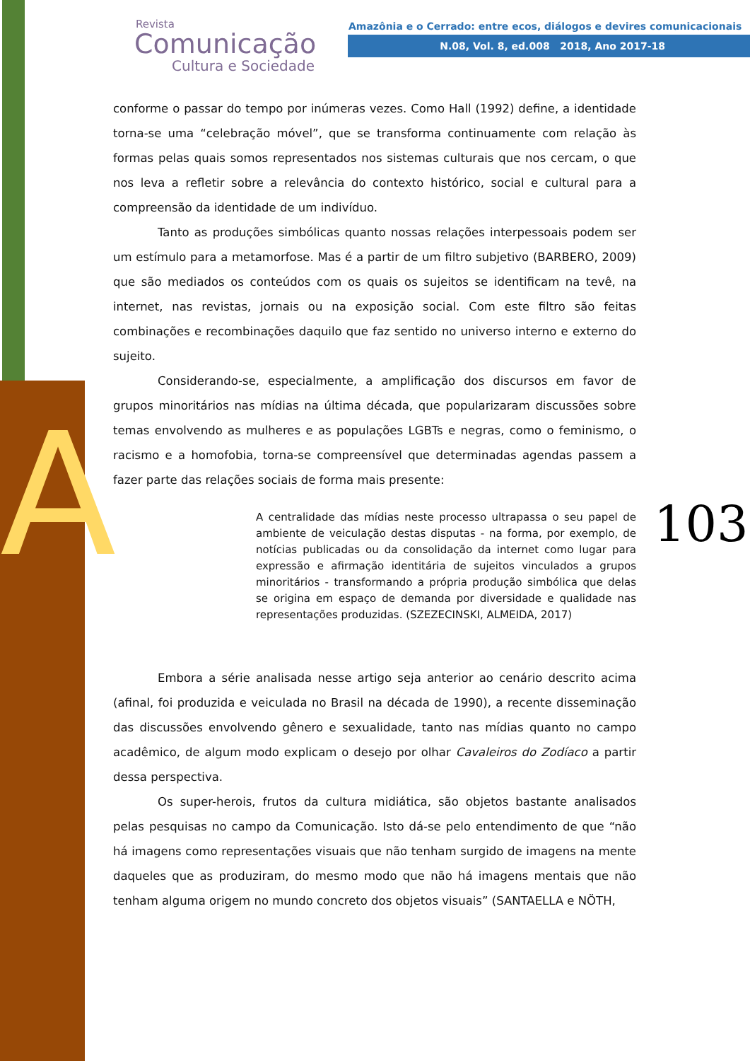A
Revista
Comunicação
Cultura e Sociedade
Amazônia e o Cerrado: entre ecos, diálogos e devires comunicacionais
N.08, Vol. 8, ed.008 2018, Ano 2017-18
103
conforme o passar do tempo por inúmeras vezes. Como Hall (1992) define, a identidade torna-se uma “celebração móvel”, que se transforma continuamente com relação às formas pelas quais somos representados nos sistemas culturais que nos cercam, o que nos leva a refletir sobre a relevância do contexto histórico, social e cultural para a compreensão da identidade de um indivíduo.
Tanto as produções simbólicas quanto nossas relações interpessoais podem ser um estímulo para a metamorfose. Mas é a partir de um filtro subjetivo (BARBERO, 2009) que são mediados os conteúdos com os quais os sujeitos se identificam na tevê, na internet, nas revistas, jornais ou na exposição social. Com este filtro são feitas combinações e recombinações daquilo que faz sentido no universo interno e externo do sujeito.
Considerando-se, especialmente, a amplificação dos discursos em favor de grupos minoritários nas mídias na última década, que popularizaram discussões sobre temas envolvendo as mulheres e as populações LGBTs e negras, como o feminismo, o racismo e a homofobia, torna-se compreensível que determinadas agendas passem a fazer parte das relações sociais de forma mais presente:
A centralidade das mídias neste processo ultrapassa o seu papel de ambiente de veiculação destas disputas - na forma, por exemplo, de notícias publicadas ou da consolidação da internet como lugar para expressão e afirmação identitária de sujeitos vinculados a grupos minoritários - transformando a própria produção simbólica que delas se origina em espaço de demanda por diversidade e qualidade nas representações produzidas. (SZEZECINSKI, ALMEIDA, 2017)
Embora a série analisada nesse artigo seja anterior ao cenário descrito acima (afinal, foi produzida e veiculada no Brasil na década de 1990), a recente disseminação das discussões envolvendo gênero e sexualidade, tanto nas mídias quanto no campo acadêmico, de algum modo explicam o desejo por olhar Cavaleiros do Zodíaco a partir dessa perspectiva.
Os super-herois, frutos da cultura midiática, são objetos bastante analisados pelas pesquisas no campo da Comunicação. Isto dá-se pelo entendimento de que “não há imagens como representações visuais que não tenham surgido de imagens na mente daqueles que as produziram, do mesmo modo que não há imagens mentais que não tenham alguma origem no mundo concreto dos objetos visuais” (SANTAELLA e NÖTH,